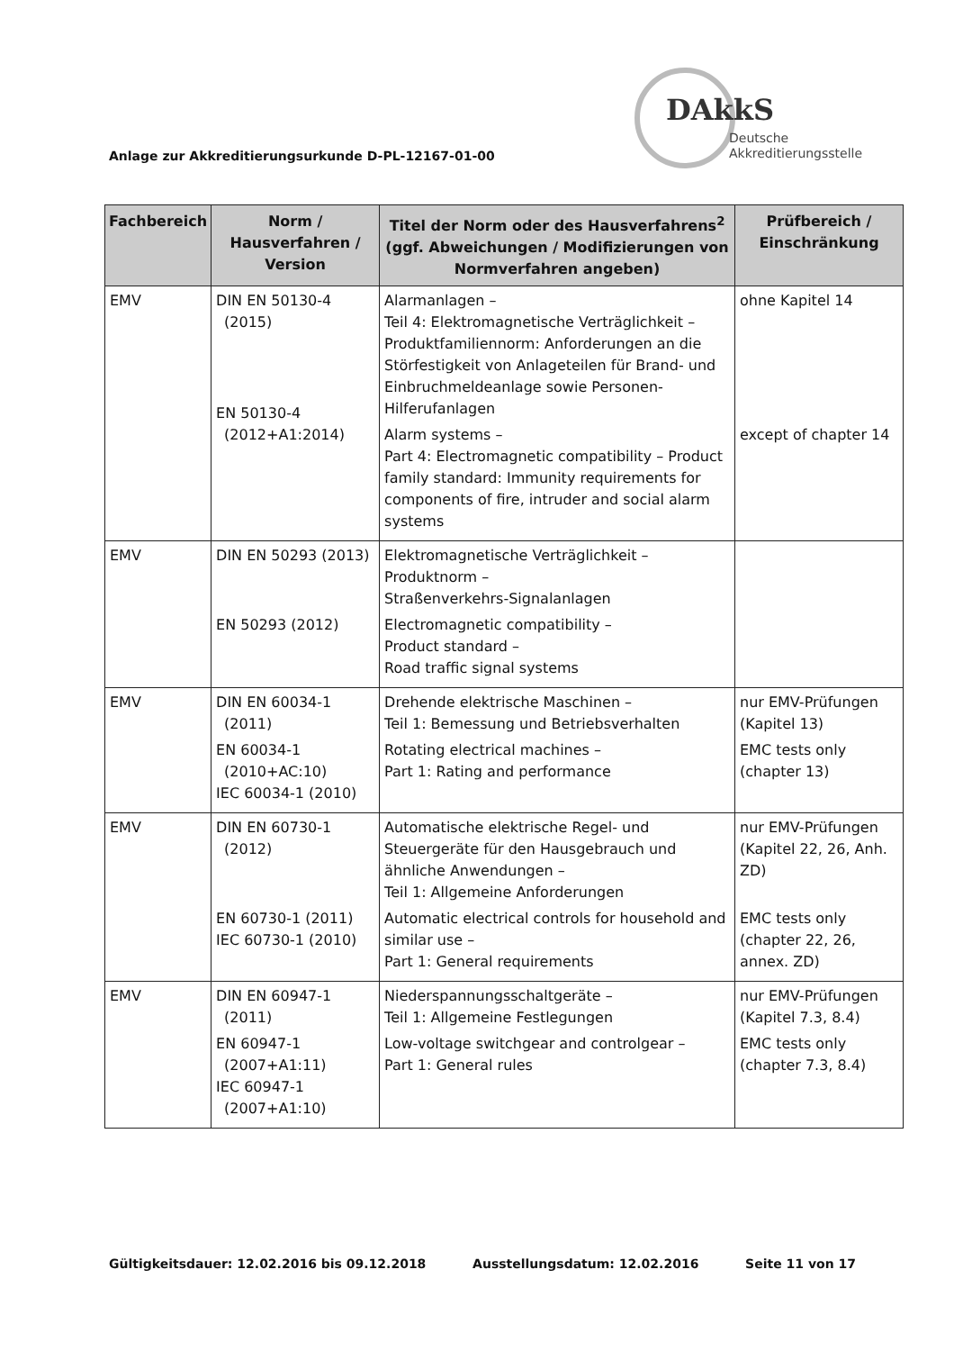Anlage zur Akkreditierungsurkunde D-PL-12167-01-00
DAkkS
Deutsche
Akkreditierungsstelle
| Fachbereich | Norm / Hausverfahren / Version | Titel der Norm oder des Hausverfahrens<sup>2</sup> (ggf. Abweichungen / Modifizierungen von Normverfahren angeben) | Prüfbereich / Einschränkung |
| --- | --- | --- | --- |
| EMV | DIN EN 50130-4 (2015) EN 50130-4 (2012+A1:2014) | Alarmanlagen – Teil 4: Elektromagnetische Verträglichkeit – Produktfamiliennorm: Anforderungen an die Störfestigkeit von Anlageteilen für Brand- und Einbruchmeldeanlage sowie Personen-Hilferufanlagen Alarm systems – Part 4: Electromagnetic compatibility – Product family standard: Immunity requirements for components of fire, intruder and social alarm systems | ohne Kapitel 14 except of chapter 14 |
| EMV | DIN EN 50293 (2013) EN 50293 (2012) | Elektromagnetische Verträglichkeit – Produktnorm – Straßenverkehrs-Signalanlagen Electromagnetic compatibility – Product standard – Road traffic signal systems | |
| EMV | DIN EN 60034-1 (2011) EN 60034-1 (2010+AC:10) IEC 60034-1 (2010) | Drehende elektrische Maschinen – Teil 1: Bemessung und Betriebsverhalten Rotating electrical machines – Part 1: Rating and performance | nur EMV-Prüfungen (Kapitel 13) EMC tests only (chapter 13) |
| EMV | DIN EN 60730-1 (2012) EN 60730-1 (2011) IEC 60730-1 (2010) | Automatische elektrische Regel- und Steuergeräte für den Hausgebrauch und ähnliche Anwendungen – Teil 1: Allgemeine Anforderungen Automatic electrical controls for household and similar use – Part 1: General requirements | nur EMV-Prüfungen (Kapitel 22, 26, Anh. ZD) EMC tests only (chapter 22, 26, annex. ZD) |
| EMV | DIN EN 60947-1 (2011) EN 60947-1 (2007+A1:11) IEC 60947-1 (2007+A1:10) | Niederspannungsschaltgeräte – Teil 1: Allgemeine Festlegungen Low-voltage switchgear and controlgear – Part 1: General rules | nur EMV-Prüfungen (Kapitel 7.3, 8.4) EMC tests only (chapter 7.3, 8.4) |
Gültigkeitsdauer: 12.02.2016 bis 09.12.2018 Ausstellungsdatum: 12.02.2016 Seite 11 von 17